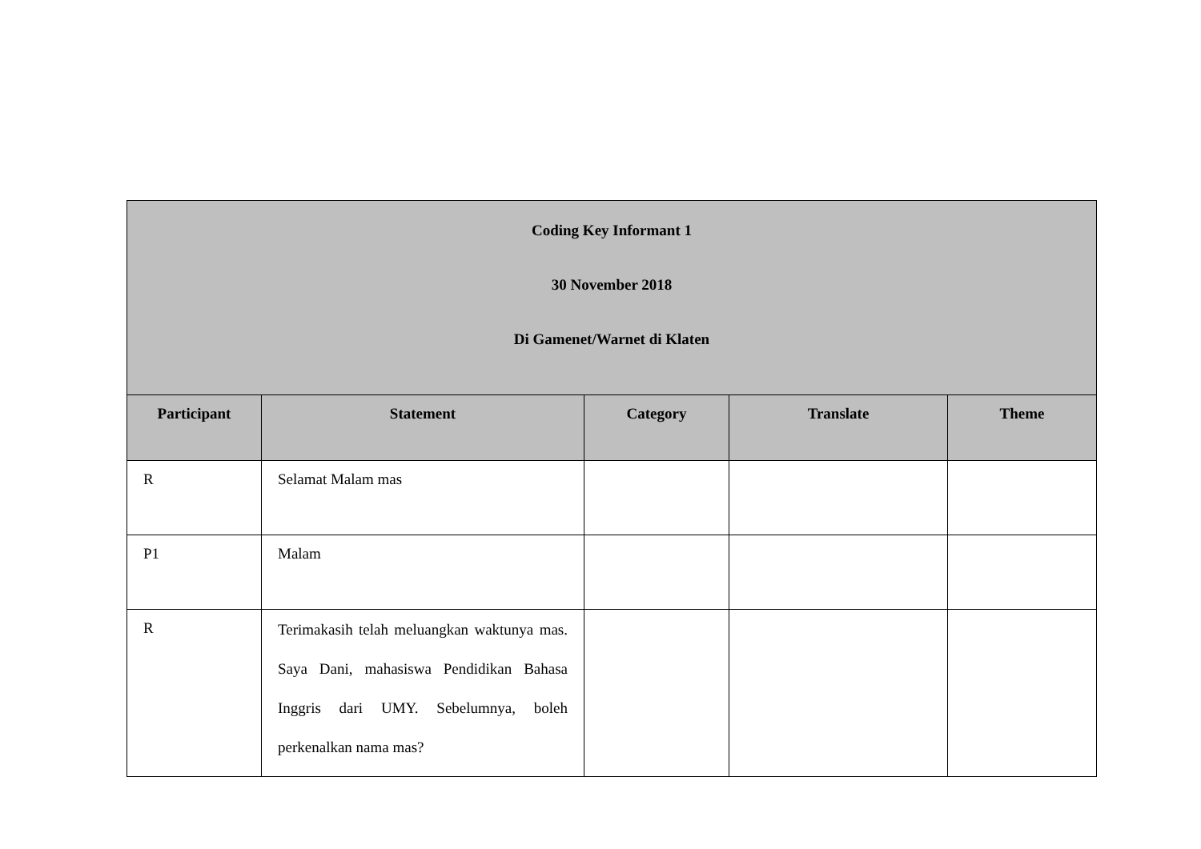| Coding Key Informant 1 30 November 2018 Di Gamenet/Warnet di Klaten | | | | |
| Participant | Statement | Category | Translate | Theme |
| R | Selamat Malam mas | | | |
| P1 | Malam | | | |
| R | Terimakasih telah meluangkan waktunya mas. Saya Dani, mahasiswa Pendidikan Bahasa Inggris dari UMY. Sebelumnya, boleh perkenalkan nama mas? | | | |